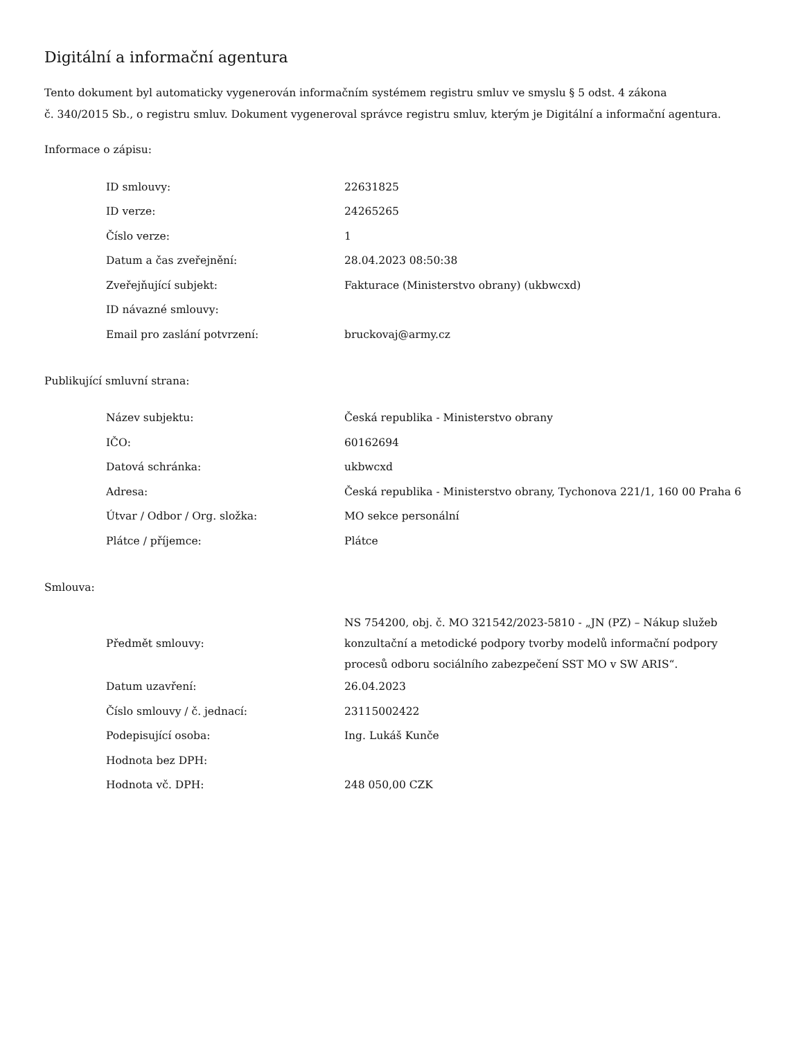Digitální a informační agentura
Tento dokument byl automaticky vygenerován informačním systémem registru smluv ve smyslu § 5 odst. 4 zákona
č. 340/2015 Sb., o registru smluv. Dokument vygeneroval správce registru smluv, kterým je Digitální a informační agentura.
Informace o zápisu:
| ID smlouvy: | 22631825 |
| ID verze: | 24265265 |
| Číslo verze: | 1 |
| Datum a čas zveřejnění: | 28.04.2023 08:50:38 |
| Zveřejňující subjekt: | Fakturace (Ministerstvo obrany) (ukbwcxd) |
| ID návazné smlouvy: | |
| Email pro zaslání potvrzení: | bruckovaj@army.cz |
Publikující smluvní strana:
| Název subjektu: | Česká republika - Ministerstvo obrany |
| IČO: | 60162694 |
| Datová schránka: | ukbwcxd |
| Adresa: | Česká republika - Ministerstvo obrany, Tychonova 221/1, 160 00 Praha 6 |
| Útvar / Odbor / Org. složka: | MO sekce personální |
| Plátce / příjemce: | Plátce |
Smlouva:
| Předmět smlouvy: | NS 754200, obj. č. MO 321542/2023-5810 - „JN (PZ) – Nákup služeb konzultační a metodické podpory tvorby modelů informační podpory procesů odboru sociálního zabezpečení SST MO v SW ARIS“. |
| Datum uzavření: | 26.04.2023 |
| Číslo smlouvy / č. jednací: | 23115002422 |
| Podepisující osoba: | Ing. Lukáš Kunče |
| Hodnota bez DPH: | |
| Hodnota vč. DPH: | 248 050,00 CZK |